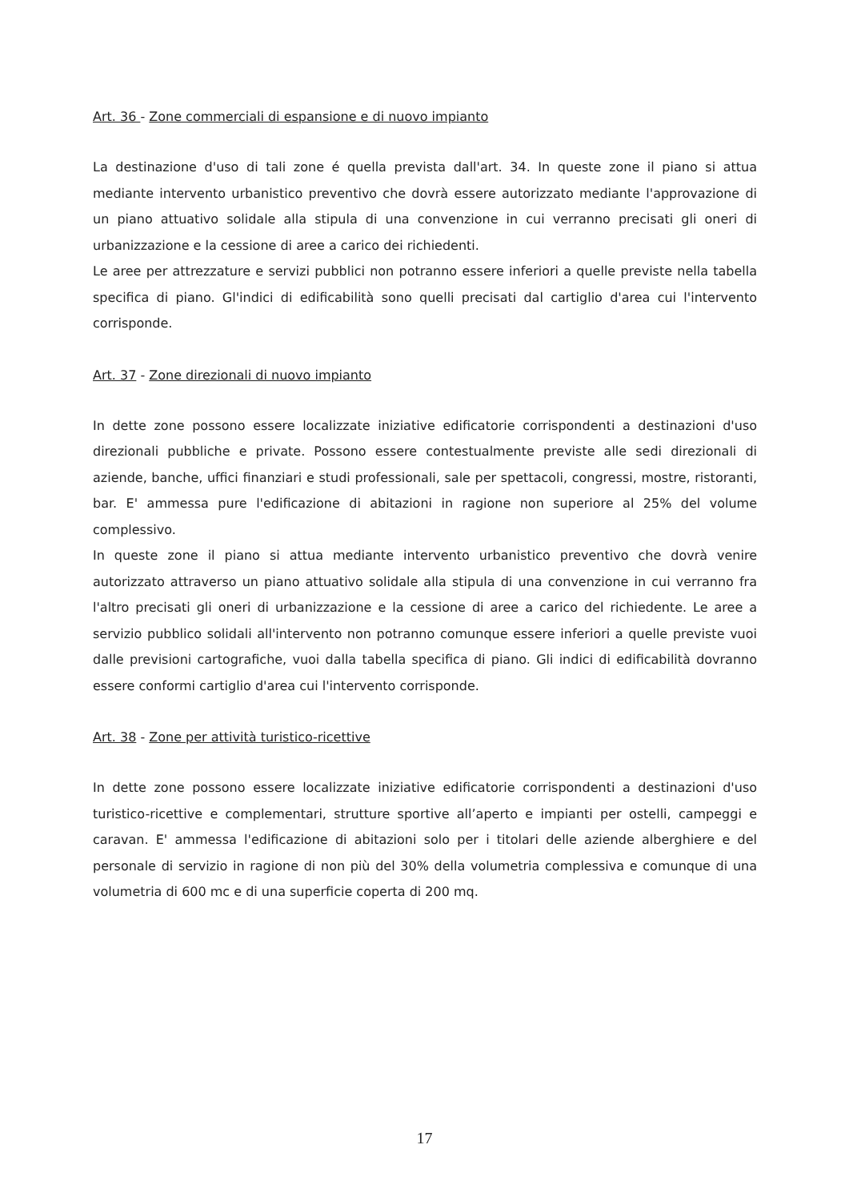Art. 36 - Zone commerciali di espansione e di nuovo impianto
La destinazione d'uso di tali zone é quella prevista dall'art. 34. In queste zone il piano si attua mediante intervento urbanistico preventivo che dovrà essere autorizzato mediante l'approvazione di un piano attuativo solidale alla stipula di una convenzione in cui verranno precisati gli oneri di urbanizzazione e la cessione di aree a carico dei richiedenti.
Le aree per attrezzature e servizi pubblici non potranno essere inferiori a quelle previste nella tabella specifica di piano. Gl'indici di edificabilità sono quelli precisati dal cartiglio d'area cui l'intervento corrisponde.
Art. 37 - Zone direzionali di nuovo impianto
In dette zone possono essere localizzate iniziative edificatorie corrispondenti a destinazioni d'uso direzionali pubbliche e private. Possono essere contestualmente previste alle sedi direzionali di aziende, banche, uffici finanziari e studi professionali, sale per spettacoli, congressi, mostre, ristoranti, bar. E' ammessa pure l'edificazione di abitazioni in ragione non superiore al 25% del volume complessivo.
In queste zone il piano si attua mediante intervento urbanistico preventivo che dovrà venire autorizzato attraverso un piano attuativo solidale alla stipula di una convenzione in cui verranno fra l'altro precisati gli oneri di urbanizzazione e la cessione di aree a carico del richiedente. Le aree a servizio pubblico solidali all'intervento non potranno comunque essere inferiori a quelle previste vuoi dalle previsioni cartografiche, vuoi dalla tabella specifica di piano. Gli indici di edificabilità dovranno essere conformi cartiglio d'area cui l'intervento corrisponde.
Art. 38 - Zone per attività turistico-ricettive
In dette zone possono essere localizzate iniziative edificatorie corrispondenti a destinazioni d'uso turistico-ricettive e complementari, strutture sportive all’aperto e impianti per ostelli, campeggi e caravan. E' ammessa l'edificazione di abitazioni solo per i titolari delle aziende alberghiere e del personale di servizio in ragione di non più del 30% della volumetria complessiva e comunque di una volumetria di 600 mc e di una superficie coperta di 200 mq.
17